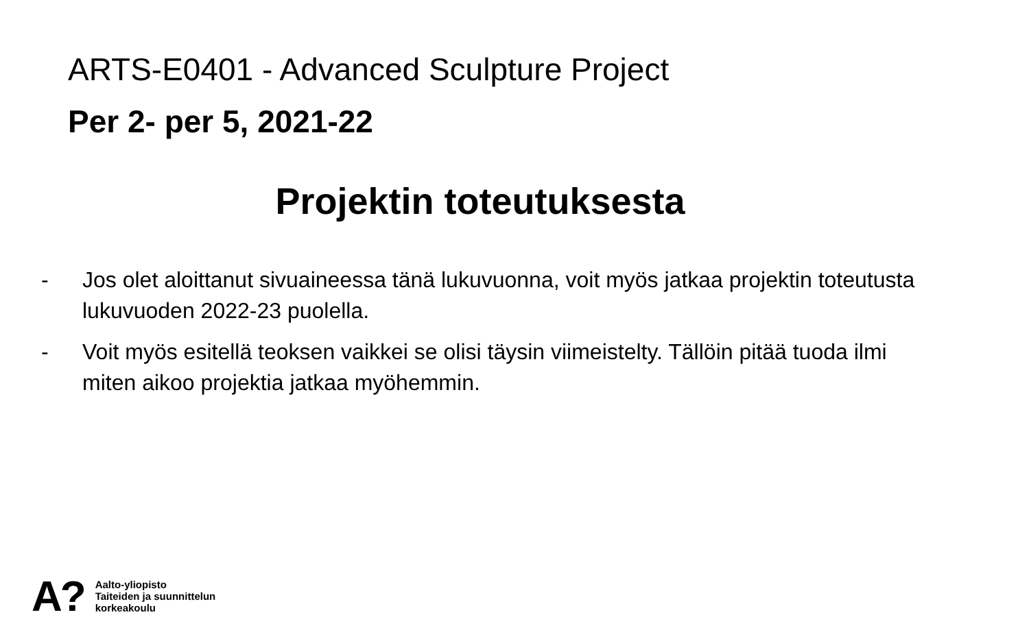ARTS-E0401 - Advanced Sculpture Project
Per 2- per 5, 2021-22
Projektin toteutuksesta
- Jos olet aloittanut sivuaineessa tänä lukuvuonna, voit myös jatkaa projektin toteutusta lukuvuoden 2022-23 puolella.
- Voit myös esitellä teoksen vaikkei se olisi täysin viimeistelty. Tällöin pitää tuoda ilmi miten aikoo projektia jatkaa myöhemmin.
A?
Aalto-yliopisto
Taiteiden ja suunnittelun
korkeakoulu